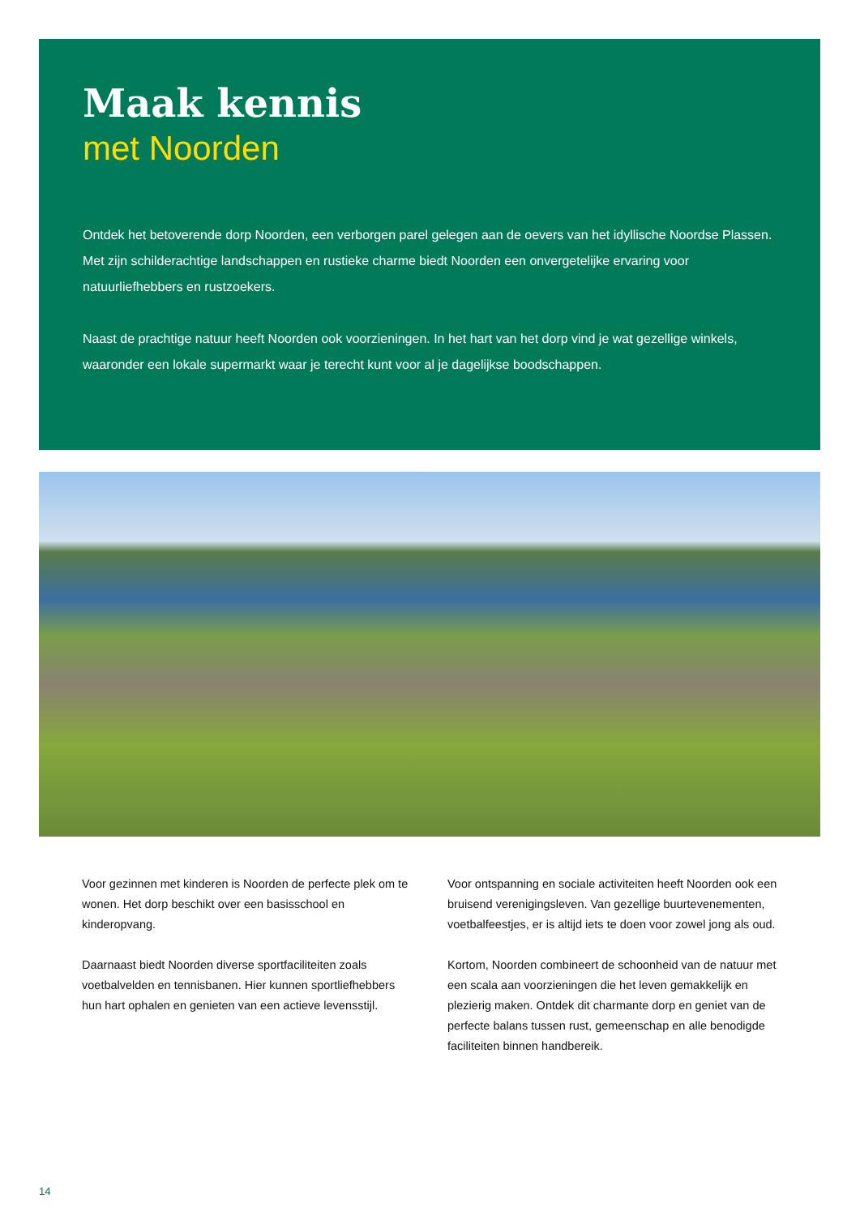Maak kennis
met Noorden
Ontdek het betoverende dorp Noorden, een verborgen parel gelegen aan de oevers van het idyllische Noordse Plassen. Met zijn schilderachtige landschappen en rustieke charme biedt Noorden een onvergetelijke ervaring voor natuurliefhebbers en rustzoekers.
Naast de prachtige natuur heeft Noorden ook voorzieningen. In het hart van het dorp vind je wat gezellige winkels, waaronder een lokale supermarkt waar je terecht kunt voor al je dagelijkse boodschappen.
Voor gezinnen met kinderen is Noorden de perfecte plek om te wonen. Het dorp beschikt over een basisschool en kinderopvang.
Daarnaast biedt Noorden diverse sportfaciliteiten zoals voetbalvelden en tennisbanen. Hier kunnen sportliefhebbers hun hart ophalen en genieten van een actieve levensstijl.
Voor ontspanning en sociale activiteiten heeft Noorden ook een bruisend verenigingsleven. Van gezellige buurtevenementen, voetbalfeestjes, er is altijd iets te doen voor zowel jong als oud.
Kortom, Noorden combineert de schoonheid van de natuur met een scala aan voorzieningen die het leven gemakkelijk en plezierig maken. Ontdek dit charmante dorp en geniet van de perfecte balans tussen rust, gemeenschap en alle benodigde faciliteiten binnen handbereik.
14